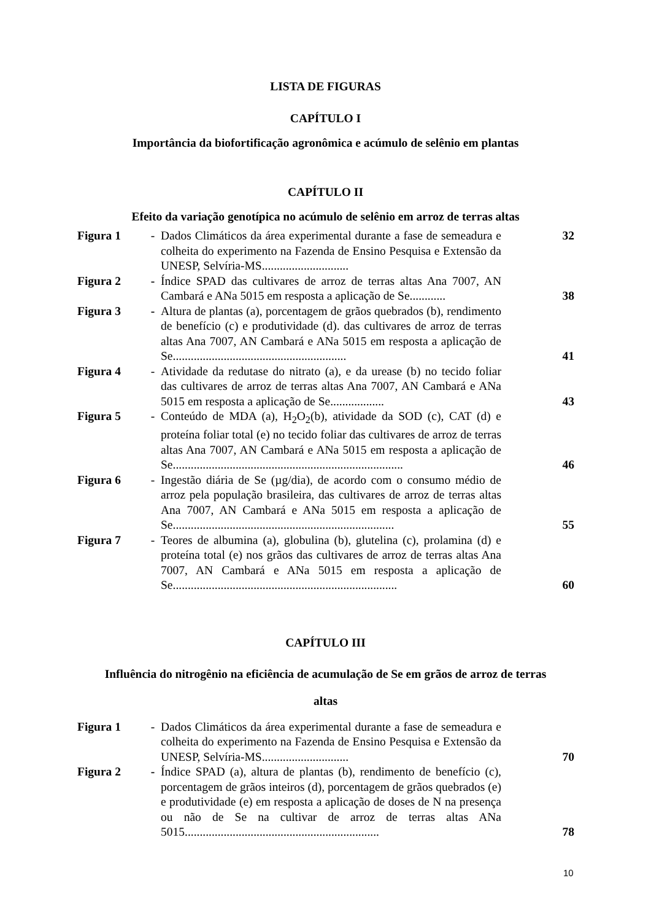LISTA DE FIGURAS
CAPÍTULO I
Importância da biofortificação agronômica e acúmulo de selênio em plantas
CAPÍTULO II
Efeito da variação genotípica no acúmulo de selênio em arroz de terras altas
| Figura 1 | - | Dados Climáticos da área experimental durante a fase de semeadura e colheita do experimento na Fazenda de Ensino Pesquisa e Extensão da UNESP, Selvíria-MS............................. | 32 |
| Figura 2 | - | Índice SPAD das cultivares de arroz de terras altas Ana 7007, AN Cambará e ANa 5015 em resposta a aplicação de Se............ | 38 |
| Figura 3 | - | Altura de plantas (a), porcentagem de grãos quebrados (b), rendimento de benefício (c) e produtividade (d). das cultivares de arroz de terras altas Ana 7007, AN Cambará e ANa 5015 em resposta a aplicação de Se.......................................................... | 41 |
| Figura 4 | - | Atividade da redutase do nitrato (a), e da urease (b) no tecido foliar das cultivares de arroz de terras altas Ana 7007, AN Cambará e ANa 5015 em resposta a aplicação de Se.................. | 43 |
| Figura 5 | - | Conteúdo de MDA (a), H<sub>2</sub>O<sub>2</sub>(b), atividade da SOD (c), CAT (d) e proteína foliar total (e) no tecido foliar das cultivares de arroz de terras altas Ana 7007, AN Cambará e ANa 5015 em resposta a aplicação de Se............................................................................. | 46 |
| Figura 6 | - | Ingestão diária de Se (µg/dia), de acordo com o consumo médio de arroz pela população brasileira, das cultivares de arroz de terras altas Ana 7007, AN Cambará e ANa 5015 em resposta a aplicação de Se.......................................................................... | 55 |
| Figura 7 | - | Teores de albumina (a), globulina (b), glutelina (c), prolamina (d) e proteína total (e) nos grãos das cultivares de arroz de terras altas Ana 7007, AN Cambará e ANa 5015 em resposta a aplicação de Se........................................................................... | 60 |
CAPÍTULO III
Influência do nitrogênio na eficiência de acumulação de Se em grãos de arroz de terras
altas
| Figura 1 | - | Dados Climáticos da área experimental durante a fase de semeadura e colheita do experimento na Fazenda de Ensino Pesquisa e Extensão da UNESP, Selvíria-MS............................. | 70 |
| Figura 2 | - | Índice SPAD (a), altura de plantas (b), rendimento de benefício (c), porcentagem de grãos inteiros (d), porcentagem de grãos quebrados (e) e produtividade (e) em resposta a aplicação de doses de N na presença ou não de Se na cultivar de arroz de terras altas ANa 5015................................................................. | 78 |
10